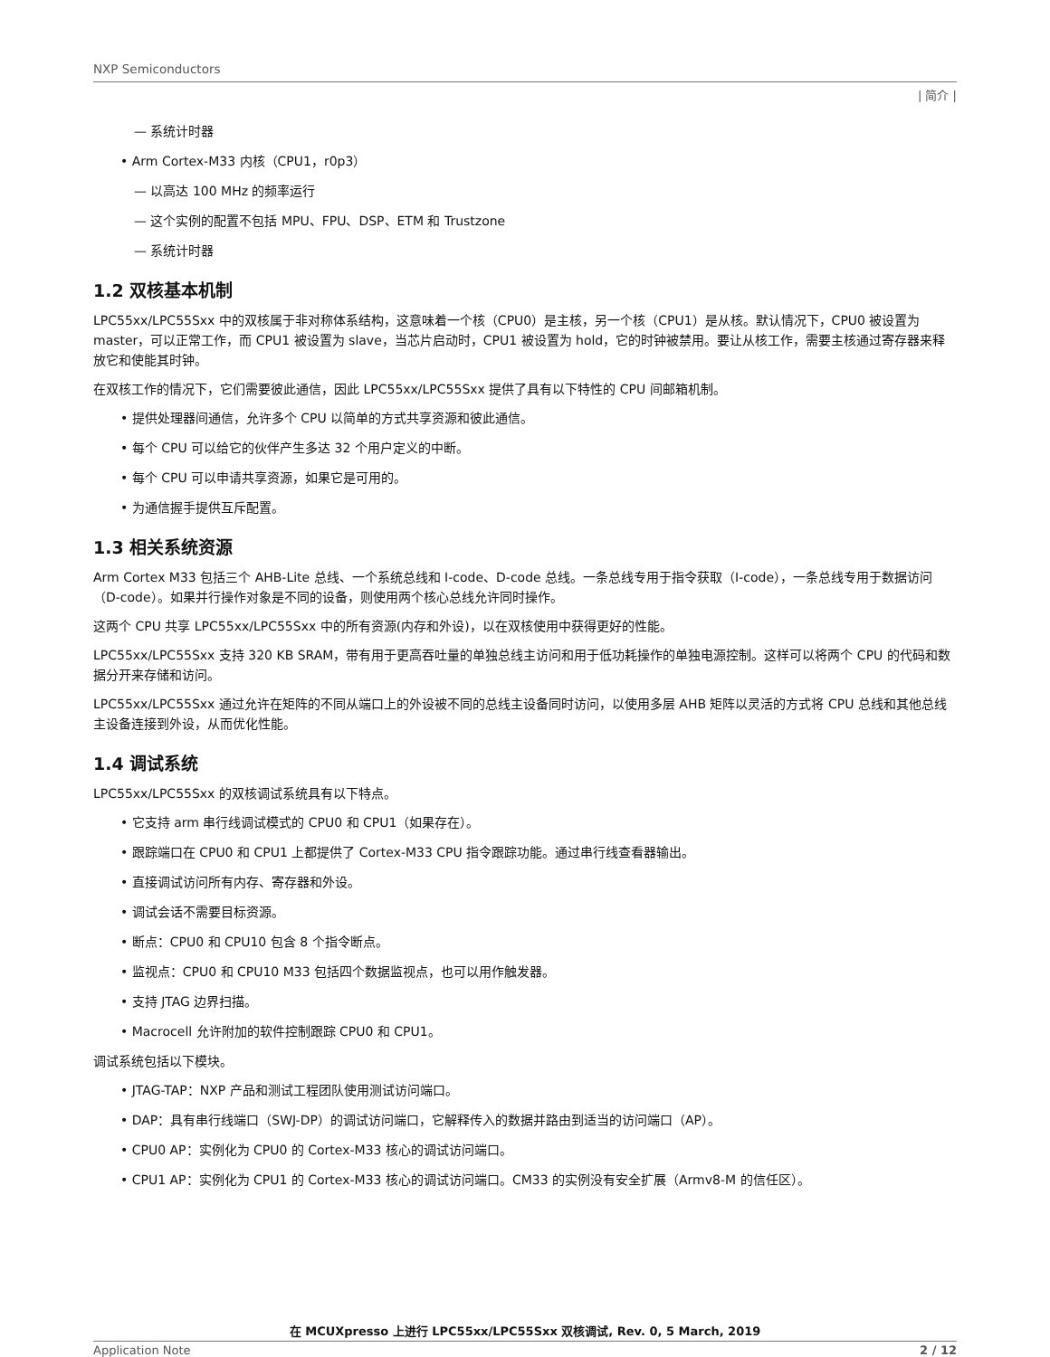NXP Semiconductors
| 简介 |
— 系统计时器
• Arm Cortex-M33 内核（CPU1，r0p3）
— 以高达 100 MHz 的频率运行
— 这个实例的配置不包括 MPU、FPU、DSP、ETM 和 Trustzone
— 系统计时器
1.2 双核基本机制
LPC55xx/LPC55Sxx 中的双核属于非对称体系结构，这意味着一个核（CPU0）是主核，另一个核（CPU1）是从核。默认情况下，CPU0 被设置为 master，可以正常工作，而 CPU1 被设置为 slave，当芯片启动时，CPU1 被设置为 hold，它的时钟被禁用。要让从核工作，需要主核通过寄存器来释放它和使能其时钟。
在双核工作的情况下，它们需要彼此通信，因此 LPC55xx/LPC55Sxx 提供了具有以下特性的 CPU 间邮箱机制。
• 提供处理器间通信，允许多个 CPU 以简单的方式共享资源和彼此通信。
• 每个 CPU 可以给它的伙伴产生多达 32 个用户定义的中断。
• 每个 CPU 可以申请共享资源，如果它是可用的。
• 为通信握手提供互斥配置。
1.3 相关系统资源
Arm Cortex M33 包括三个 AHB-Lite 总线、一个系统总线和 I-code、D-code 总线。一条总线专用于指令获取（I-code），一条总线专用于数据访问（D-code）。如果并行操作对象是不同的设备，则使用两个核心总线允许同时操作。
这两个 CPU 共享 LPC55xx/LPC55Sxx 中的所有资源(内存和外设)，以在双核使用中获得更好的性能。
LPC55xx/LPC55Sxx 支持 320 KB SRAM，带有用于更高吞吐量的单独总线主访问和用于低功耗操作的单独电源控制。这样可以将两个 CPU 的代码和数据分开来存储和访问。
LPC55xx/LPC55Sxx 通过允许在矩阵的不同从端口上的外设被不同的总线主设备同时访问，以使用多层 AHB 矩阵以灵活的方式将 CPU 总线和其他总线主设备连接到外设，从而优化性能。
1.4 调试系统
LPC55xx/LPC55Sxx 的双核调试系统具有以下特点。
• 它支持 arm 串行线调试模式的 CPU0 和 CPU1（如果存在）。
• 跟踪端口在 CPU0 和 CPU1 上都提供了 Cortex-M33 CPU 指令跟踪功能。通过串行线查看器输出。
• 直接调试访问所有内存、寄存器和外设。
• 调试会话不需要目标资源。
• 断点：CPU0 和 CPU10 包含 8 个指令断点。
• 监视点：CPU0 和 CPU10 M33 包括四个数据监视点，也可以用作触发器。
• 支持 JTAG 边界扫描。
• Macrocell 允许附加的软件控制跟踪 CPU0 和 CPU1。
调试系统包括以下模块。
• JTAG-TAP：NXP 产品和测试工程团队使用测试访问端口。
• DAP：具有串行线端口（SWJ-DP）的调试访问端口，它解释传入的数据并路由到适当的访问端口（AP）。
• CPU0 AP：实例化为 CPU0 的 Cortex-M33 核心的调试访问端口。
• CPU1 AP：实例化为 CPU1 的 Cortex-M33 核心的调试访问端口。CM33 的实例没有安全扩展（Armv8-M 的信任区）。
在 MCUXpresso 上进行 LPC55xx/LPC55Sxx 双核调试, Rev. 0, 5 March, 2019
Application Note 2 / 12